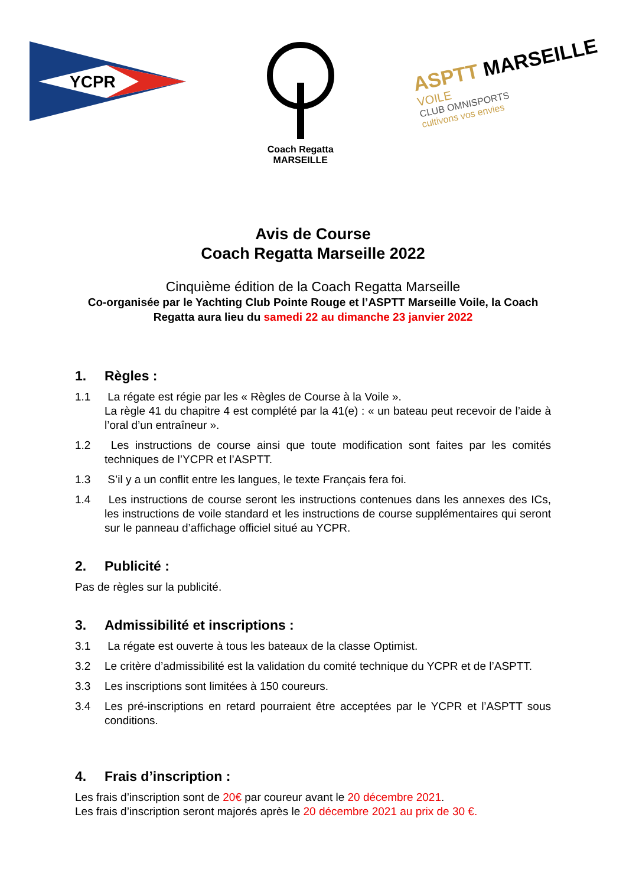YCPR
Coach Regatta
MARSEILLE
ASPTT MARSEILLE
VOILE
CLUB OMNISPORTS
cultivons vos envies
Avis de Course
Coach Regatta Marseille 2022
Cinquième édition de la Coach Regatta Marseille
Co-organisée par le Yachting Club Pointe Rouge et l’ASPTT Marseille Voile, la Coach Regatta aura lieu du samedi 22 au dimanche 23 janvier 2022
1. Règles :
1.1 La régate est régie par les « Règles de Course à la Voile ».
La règle 41 du chapitre 4 est complété par la 41(e) : « un bateau peut recevoir de l’aide à l’oral d’un entraîneur ».
1.2 Les instructions de course ainsi que toute modification sont faites par les comités techniques de l’YCPR et l’ASPTT.
1.3 S’il y a un conflit entre les langues, le texte Français fera foi.
1.4 Les instructions de course seront les instructions contenues dans les annexes des ICs, les instructions de voile standard et les instructions de course supplémentaires qui seront sur le panneau d’affichage officiel situé au YCPR.
2. Publicité :
Pas de règles sur la publicité.
3. Admissibilité et inscriptions :
3.1 La régate est ouverte à tous les bateaux de la classe Optimist.
3.2 Le critère d’admissibilité est la validation du comité technique du YCPR et de l’ASPTT.
3.3 Les inscriptions sont limitées à 150 coureurs.
3.4 Les pré-inscriptions en retard pourraient être acceptées par le YCPR et l’ASPTT sous conditions.
4. Frais d’inscription :
Les frais d’inscription sont de 20€ par coureur avant le 20 décembre 2021.
Les frais d’inscription seront majorés après le 20 décembre 2021 au prix de 30 €.